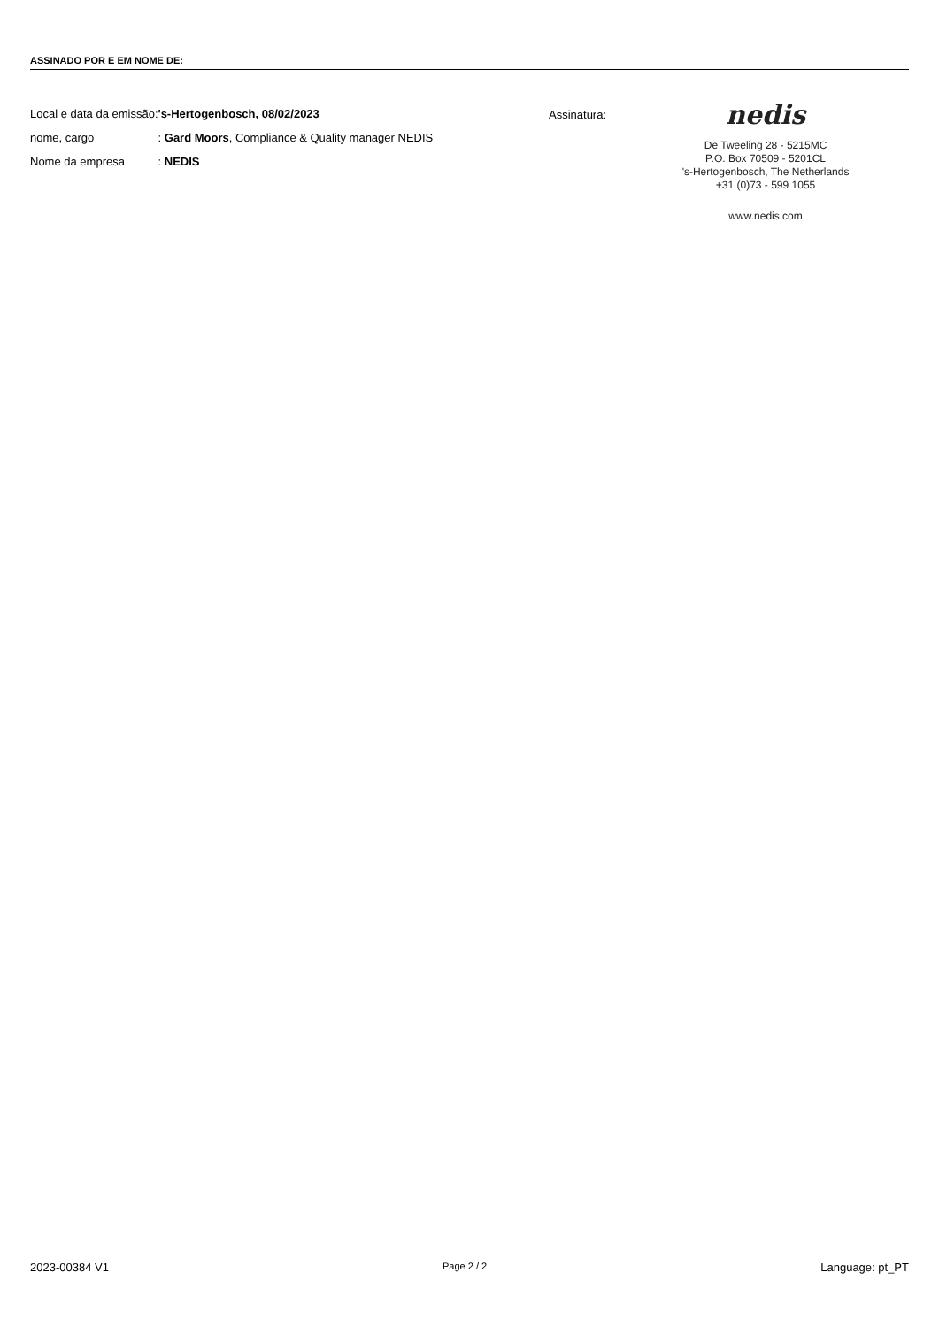ASSINADO POR E EM NOME DE:
| Local e data da emissão: | 's-Hertogenbosch, 08/02/2023 |
| nome, cargo | : Gard Moors , Compliance & Quality manager NEDIS |
| Nome da empresa | : NEDIS |
Assinatura:
nedis
De Tweeling 28 - 5215MC
P.O. Box 70509 - 5201CL
's-Hertogenbosch, The Netherlands
+31 (0)73 - 599 1055
www.nedis.com
2023-00384 V1 Page 2 / 2 Language: pt_PT